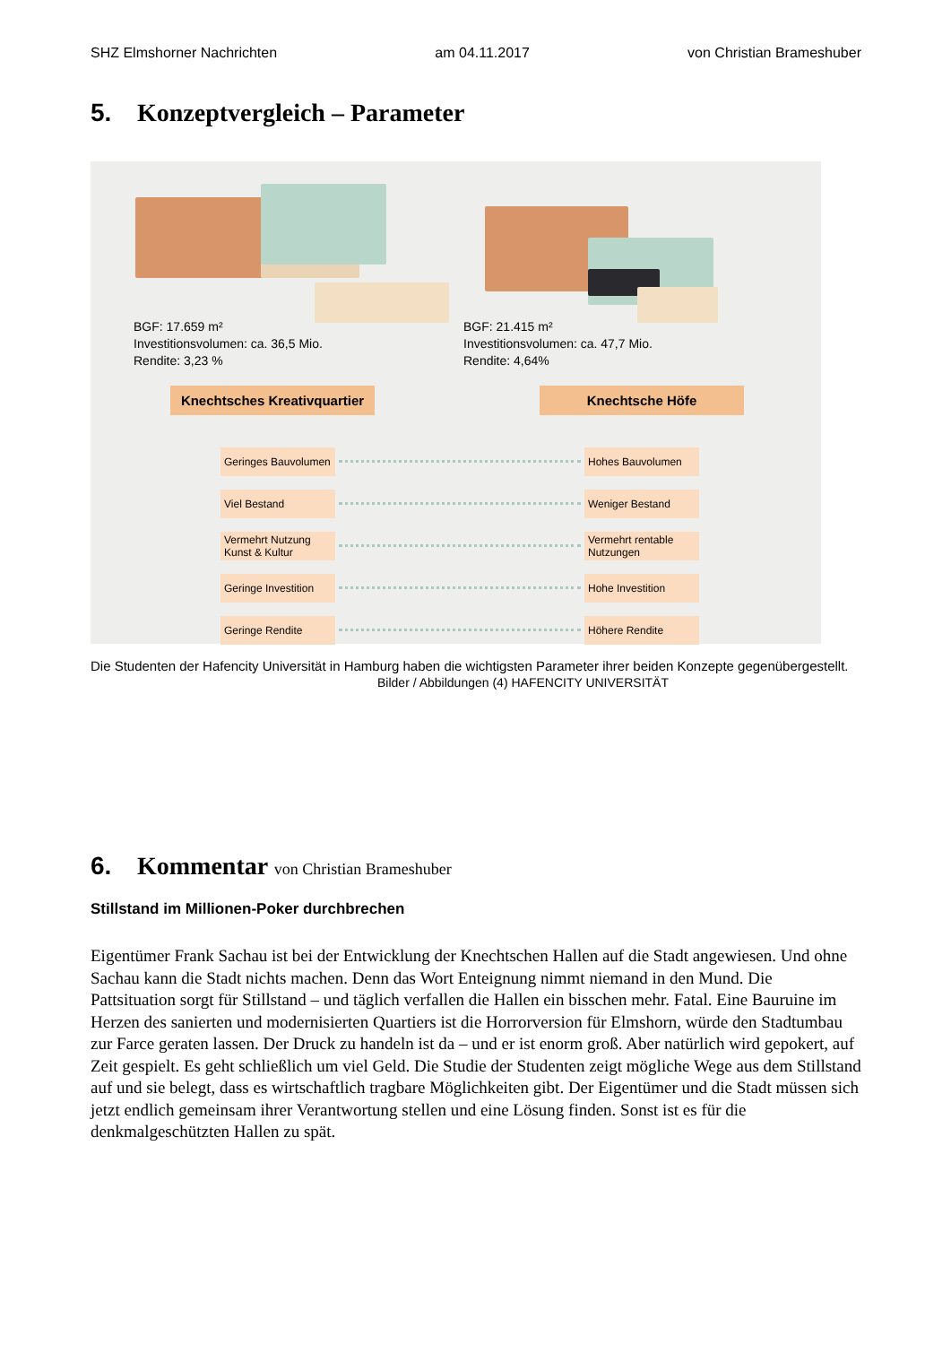SHZ Elmshorner Nachrichten am 04.11.2017 von Christian Brameshuber
5. Konzeptvergleich – Parameter
BGF: 17.659 m²
Investitionsvolumen: ca. 36,5 Mio.
Rendite: 3,23 %
BGF: 21.415 m²
Investitionsvolumen: ca. 47,7 Mio.
Rendite: 4,64%
Knechtsches Kreativquartier Knechtsche Höfe
Geringes Bauvolumen
Hohes Bauvolumen
Viel Bestand Weniger Bestand
Vermehrt Nutzung
Kunst & Kultur
Vermehrt rentable
Nutzungen
Geringe Investition
Hohe Investition
Geringe Rendite Höhere Rendite
Die Studenten der Hafencity Universität in Hamburg haben die wichtigsten Parameter ihrer beiden Konzepte gegenübergestellt. Bilder / Abbildungen (4) HAFENCITY UNIVERSITÄT
6. Kommentar von Christian Brameshuber
Stillstand im Millionen-Poker durchbrechen
Eigentümer Frank Sachau ist bei der Entwicklung der Knechtschen Hallen auf die Stadt angewiesen. Und ohne Sachau kann die Stadt nichts machen. Denn das Wort Enteignung nimmt niemand in den Mund. Die Pattsituation sorgt für Stillstand – und täglich verfallen die Hallen ein bisschen mehr. Fatal. Eine Bauruine im Herzen des sanierten und modernisierten Quartiers ist die Horrorversion für Elmshorn, würde den Stadtumbau zur Farce geraten lassen. Der Druck zu handeln ist da – und er ist enorm groß. Aber natürlich wird gepokert, auf Zeit gespielt. Es geht schließlich um viel Geld. Die Studie der Studenten zeigt mögliche Wege aus dem Stillstand auf und sie belegt, dass es wirtschaftlich tragbare Möglichkeiten gibt. Der Eigentümer und die Stadt müssen sich jetzt endlich gemeinsam ihrer Verantwortung stellen und eine Lösung finden. Sonst ist es für die denkmalgeschützten Hallen zu spät.